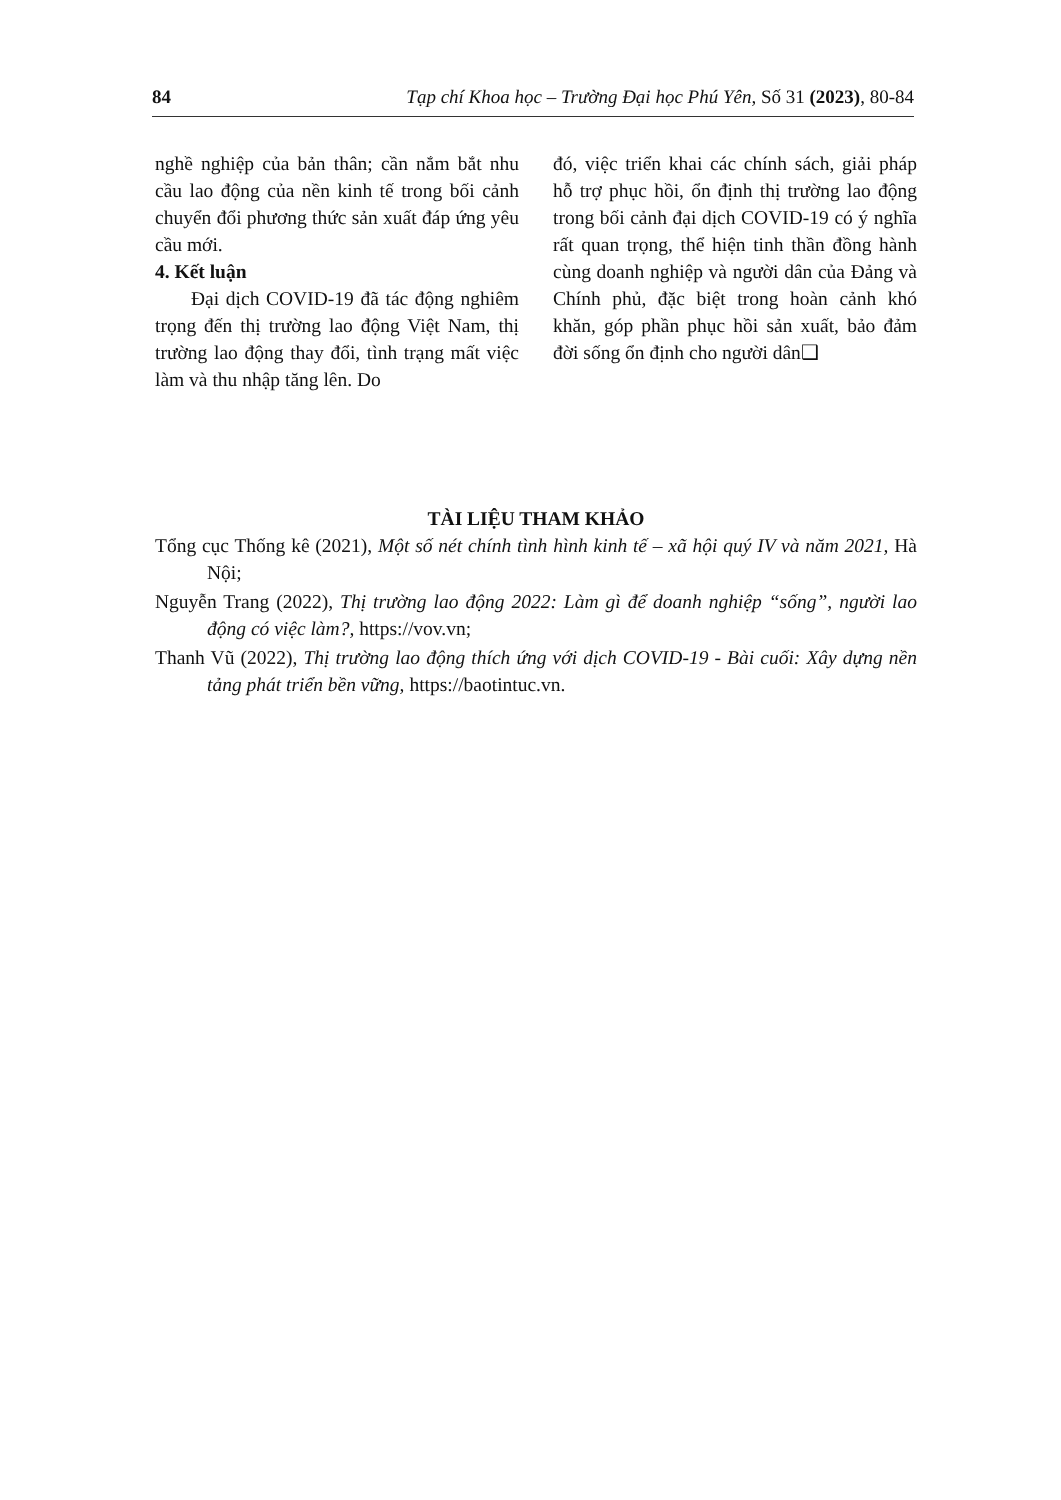84 Tạp chí Khoa học – Trường Đại học Phú Yên, Số 31 (2023), 80-84
nghề nghiệp của bản thân; cần nắm bắt nhu cầu lao động của nền kinh tế trong bối cảnh chuyển đổi phương thức sản xuất đáp ứng yêu cầu mới.
4. Kết luận
Đại dịch COVID-19 đã tác động nghiêm trọng đến thị trường lao động Việt Nam, thị trường lao động thay đổi, tình trạng mất việc làm và thu nhập tăng lên. Do
đó, việc triển khai các chính sách, giải pháp hỗ trợ phục hồi, ổn định thị trường lao động trong bối cảnh đại dịch COVID-19 có ý nghĩa rất quan trọng, thể hiện tinh thần đồng hành cùng doanh nghiệp và người dân của Đảng và Chính phủ, đặc biệt trong hoàn cảnh khó khăn, góp phần phục hồi sản xuất, bảo đảm đời sống ổn định cho người dân❑
TÀI LIỆU THAM KHẢO
Tổng cục Thống kê (2021), Một số nét chính tình hình kinh tế – xã hội quý IV và năm 2021, Hà Nội;
Nguyễn Trang (2022), Thị trường lao động 2022: Làm gì để doanh nghiệp “sống”, người lao động có việc làm?, https://vov.vn;
Thanh Vũ (2022), Thị trường lao động thích ứng với dịch COVID-19 - Bài cuối: Xây dựng nền tảng phát triển bền vững, https://baotintuc.vn.